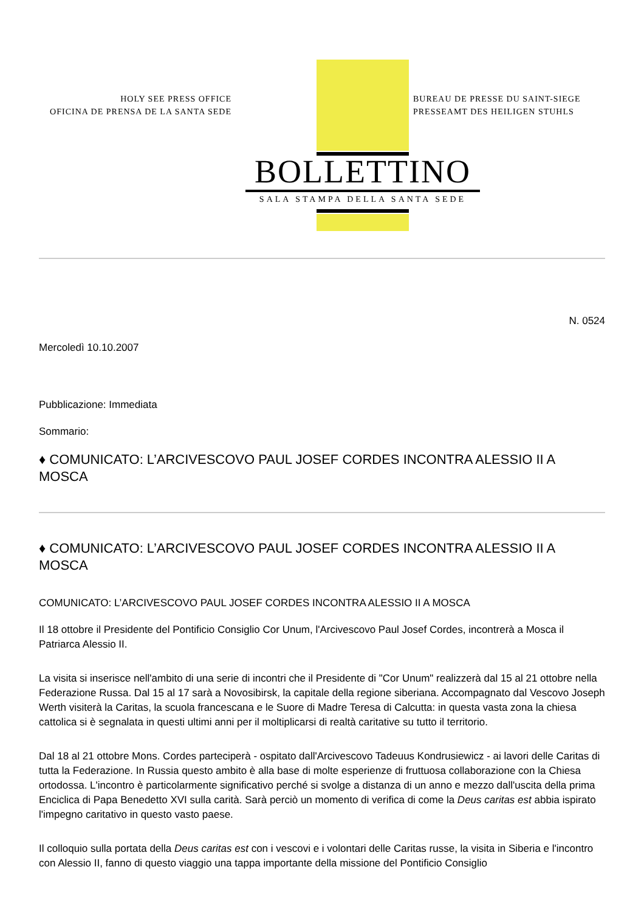HOLY SEE PRESS OFFICE
OFICINA DE PRENSA DE LA SANTA SEDE
BUREAU DE PRESSE DU SAINT-SIEGE
PRESSEAMT DES HEILIGEN STUHLS
BOLLETTINO
SALA STAMPA DELLA SANTA SEDE
N. 0524
Mercoledì 10.10.2007
Pubblicazione: Immediata
Sommario:
♦ COMUNICATO: L’ARCIVESCOVO PAUL JOSEF CORDES INCONTRA ALESSIO II A MOSCA
♦ COMUNICATO: L’ARCIVESCOVO PAUL JOSEF CORDES INCONTRA ALESSIO II A MOSCA
COMUNICATO: L’ARCIVESCOVO PAUL JOSEF CORDES INCONTRA ALESSIO II A MOSCA
Il 18 ottobre il Presidente del Pontificio Consiglio Cor Unum, l'Arcivescovo Paul Josef Cordes, incontrerà a Mosca il Patriarca Alessio II.
La visita si inserisce nell'ambito di una serie di incontri che il Presidente di "Cor Unum" realizzerà dal 15 al 21 ottobre nella Federazione Russa. Dal 15 al 17 sarà a Novosibirsk, la capitale della regione siberiana. Accompagnato dal Vescovo Joseph Werth visiterà la Caritas, la scuola francescana e le Suore di Madre Teresa di Calcutta: in questa vasta zona la chiesa cattolica si è segnalata in questi ultimi anni per il moltiplicarsi di realtà caritative su tutto il territorio.
Dal 18 al 21 ottobre Mons. Cordes parteciperà - ospitato dall'Arcivescovo Tadeuus Kondrusiewicz - ai lavori delle Caritas di tutta la Federazione. In Russia questo ambito è alla base di molte esperienze di fruttuosa collaborazione con la Chiesa ortodossa. L'incontro è particolarmente significativo perché si svolge a distanza di un anno e mezzo dall'uscita della prima Enciclica di Papa Benedetto XVI sulla carità. Sarà perciò un momento di verifica di come la Deus caritas est abbia ispirato l'impegno caritativo in questo vasto paese.
Il colloquio sulla portata della Deus caritas est con i vescovi e i volontari delle Caritas russe, la visita in Siberia e l'incontro con Alessio II, fanno di questo viaggio una tappa importante della missione del Pontificio Consiglio